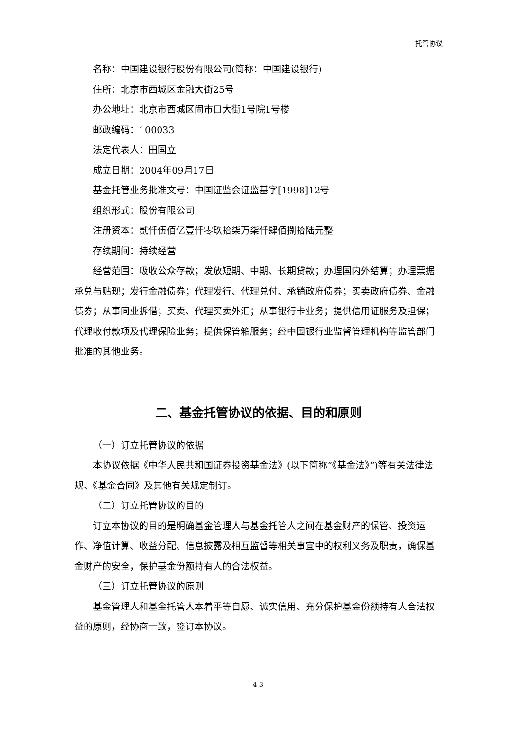托管协议
名称：中国建设银行股份有限公司(简称：中国建设银行)
住所：北京市西城区金融大街25号
办公地址：北京市西城区闹市口大街1号院1号楼
邮政编码：100033
法定代表人：田国立
成立日期：2004年09月17日
基金托管业务批准文号：中国证监会证监基字[1998]12号
组织形式：股份有限公司
注册资本：贰仟伍佰亿壹仟零玖拾柒万柒仟肆佰捌拾陆元整
存续期间：持续经营
经营范围：吸收公众存款；发放短期、中期、长期贷款；办理国内外结算；办理票据承兑与贴现；发行金融债券；代理发行、代理兑付、承销政府债券；买卖政府债券、金融债券；从事同业拆借；买卖、代理买卖外汇；从事银行卡业务；提供信用证服务及担保；代理收付款项及代理保险业务；提供保管箱服务；经中国银行业监督管理机构等监管部门批准的其他业务。
二、基金托管协议的依据、目的和原则
（一）订立托管协议的依据
本协议依据《中华人民共和国证券投资基金法》(以下简称“《基金法》”)等有关法律法规、《基金合同》及其他有关规定制订。
（二）订立托管协议的目的
订立本协议的目的是明确基金管理人与基金托管人之间在基金财产的保管、投资运作、净值计算、收益分配、信息披露及相互监督等相关事宜中的权利义务及职责，确保基金财产的安全，保护基金份额持有人的合法权益。
（三）订立托管协议的原则
基金管理人和基金托管人本着平等自愿、诚实信用、充分保护基金份额持有人合法权益的原则，经协商一致，签订本协议。
4-3